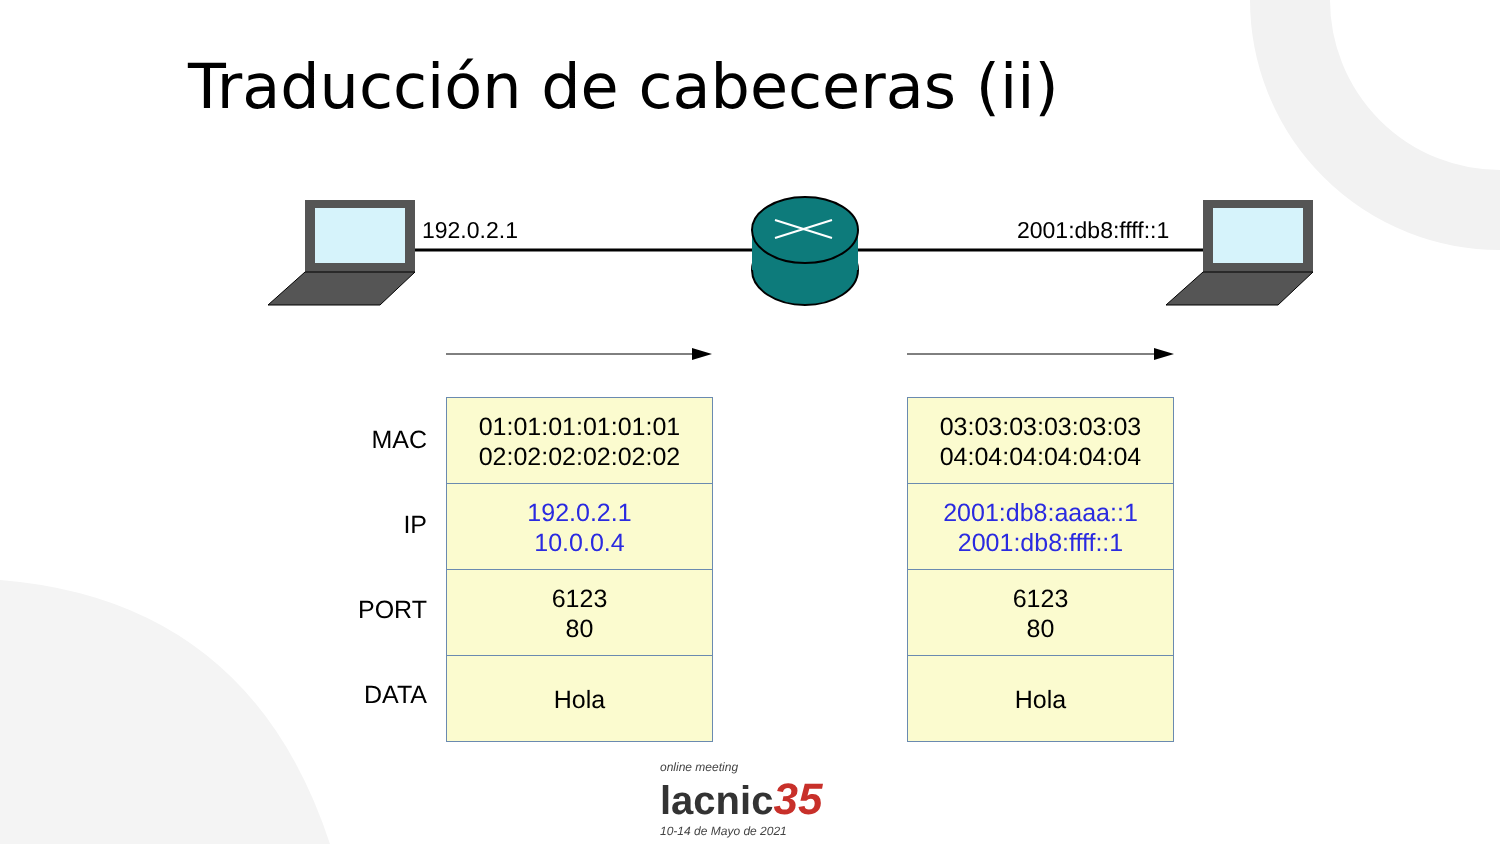Traducción de cabeceras (ii)
192.0.2.1 2001:db8:ffff::1
MAC
IP
PORT
DATA
| 01:01:01:01:01:01 02:02:02:02:02:02 |
| 192.0.2.1 10.0.0.4 |
| 6123 80 |
| Hola |
| 03:03:03:03:03:03 04:04:04:04:04:04 |
| 2001:db8:aaaa::1 2001:db8:ffff::1 |
| 6123 80 |
| Hola |
online meeting
lacnic 35
10-14 de Mayo de 2021